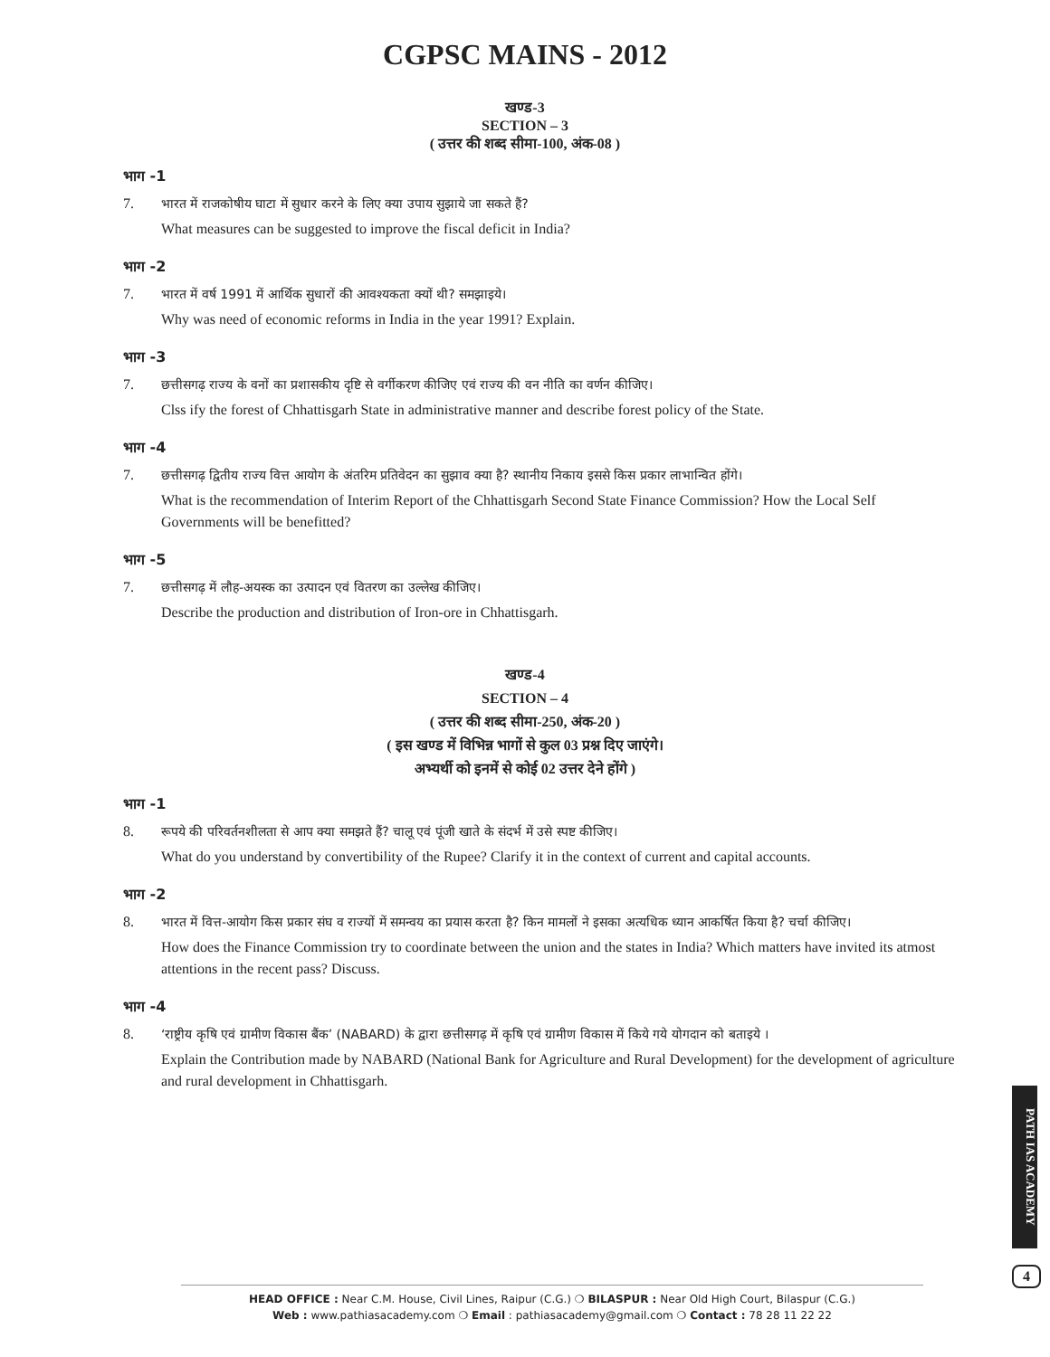CGPSC MAINS - 2012
खण्ड-3
SECTION – 3
( उत्तर की शब्द सीमा-100, अंक-08 )
भाग -1
7. भारत में राजकोषीय घाटा में सुधार करने के लिए क्या उपाय सुझाये जा सकते हैं?
What measures can be suggested to improve the fiscal deficit in India?
भाग -2
7. भारत में वर्ष 1991 में आर्थिक सुधारों की आवश्यकता क्यों थी? समझाइये।
Why was need of economic reforms in India in the year 1991? Explain.
भाग -3
7. छत्तीसगढ़ राज्य के वनों का प्रशासकीय दृष्टि से वर्गीकरण कीजिए एवं राज्य की वन नीति का वर्णन कीजिए।
Clss ify the forest of Chhattisgarh State in administrative manner and describe forest policy of the State.
भाग -4
7. छत्तीसगढ़ द्वितीय राज्य वित्त आयोग के अंतरिम प्रतिवेदन का सुझाव क्या है? स्थानीय निकाय इससे किस प्रकार लाभान्वित होंगे।
What is the recommendation of Interim Report of the Chhattisgarh Second State Finance Commission? How the Local Self Governments will be benefitted?
भाग -5
7. छत्तीसगढ़ में लौह-अयस्क का उत्पादन एवं वितरण का उल्लेख कीजिए।
Describe the production and distribution of Iron-ore in Chhattisgarh.
खण्ड-4
SECTION – 4
( उत्तर की शब्द सीमा-250, अंक-20 )
( इस खण्ड में विभिन्न भागों से कुल 03 प्रश्न दिए जाएंगे।
अभ्यर्थी को इनमें से कोई 02 उत्तर देने होंगे )
भाग -1
8. रूपये की परिवर्तनशीलता से आप क्या समझते हैं? चालू एवं पूंजी खाते के संदर्भ में उसे स्पष्ट कीजिए।
What do you understand by convertibility of the Rupee? Clarify it in the context of current and capital accounts.
भाग -2
8. भारत में वित्त-आयोग किस प्रकार संघ व राज्यों में समन्वय का प्रयास करता है? किन मामलों ने इसका अत्यधिक ध्यान आकर्षित किया है? चर्चा कीजिए।
How does the Finance Commission try to coordinate between the union and the states in India? Which matters have invited its atmost attentions in the recent pass? Discuss.
भाग -4
8. ‘राष्ट्रीय कृषि एवं ग्रामीण विकास बैंक’ (NABARD) के द्वारा छत्तीसगढ़ में कृषि एवं ग्रामीण विकास में किये गये योगदान को बताइये ।
Explain the Contribution made by NABARD (National Bank for Agriculture and Rural Development) for the development of agriculture and rural development in Chhattisgarh.
PATH IAS ACADEMY
4
HEAD OFFICE : Near C.M. House, Civil Lines, Raipur (C.G.) ❍ BILASPUR : Near Old High Court, Bilaspur (C.G.)
Web : www.pathiasacademy.com ❍ Email : pathiasacademy@gmail.com ❍ Contact : 78 28 11 22 22